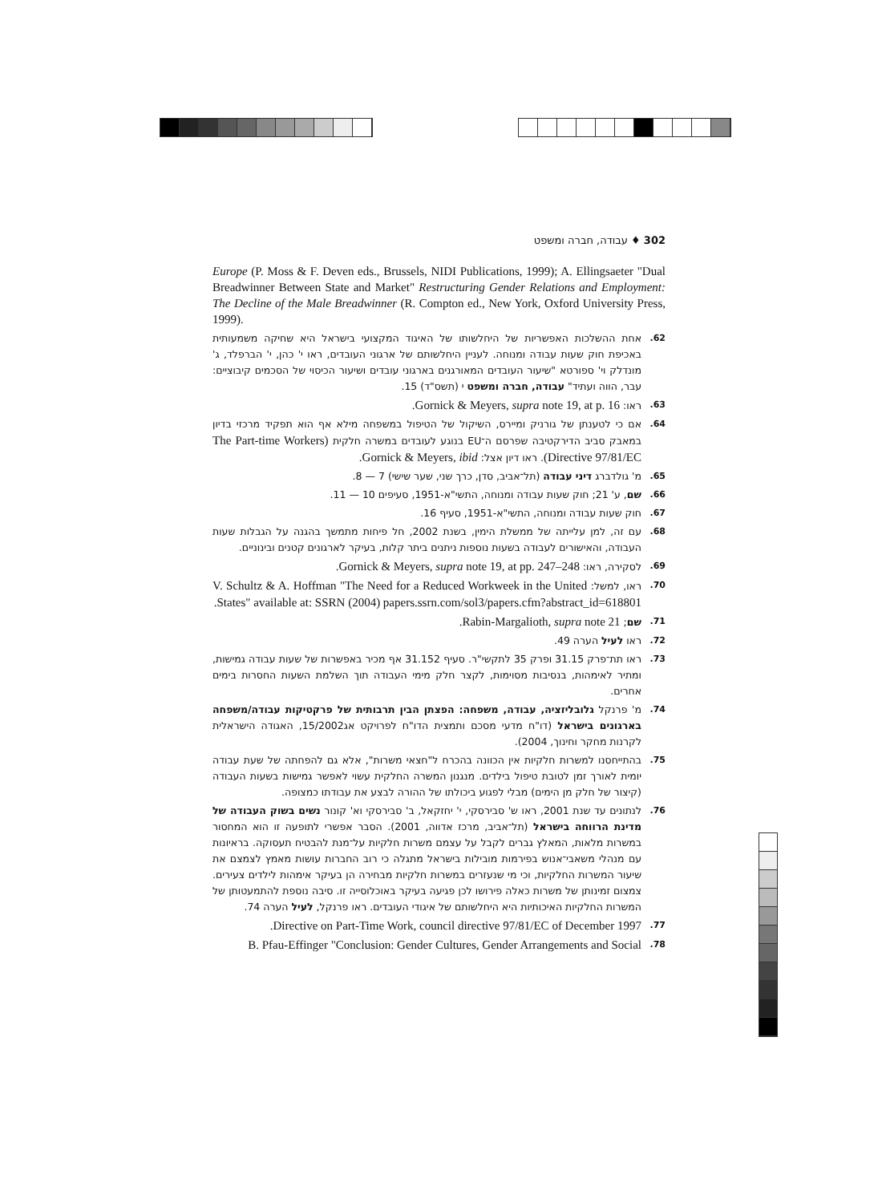302 ♦ עבודה, חברה ומשפט
Europe (P. Moss & F. Deven eds., Brussels, NIDI Publications, 1999); A. Ellingsaeter "Dual Breadwinner Between State and Market" Restructuring Gender Relations and Employment: The Decline of the Male Breadwinner (R. Compton ed., New York, Oxford University Press, 1999).
62. אחת ההשלכות האפשריות של היחלשותו של האיגוד המקצועי בישראל היא שחיקה משמעותית באכיפת חוק שעות עבודה ומנוחה. לעניין היחלשותם של ארגוני העובדים, ראו י' כהן, י' הברפלד, ג' מונדלק וי' ספורטא "שיעור העובדים המאורגנים בארגוני עובדים ושיעור הכיסוי של הסכמים קיבוציים: עבר, הווה ועתיד" עבודה, חברה ומשפט י (תשס"ד) 15.
63. ראו: Gornick & Meyers, supra note 19, at p. 16.
64. אם כי לטענתן של גורניק ומיירס, השיקול של הטיפול במשפחה מילא אף הוא תפקיד מרכזי בדיון במאבק סביב הדירקטיבה שפרסם ה־EU בנוגע לעובדים במשרה חלקית (The Part-time Workers Directive 97/81/EC). ראו דיון אצל: Gornick & Meyers, ibid.
65. מ' גולדברג דיני עבודה (תל־אביב, סדן, כרך שני, שער שישי) 7 — 8.
66. שם, ע' 21; חוק שעות עבודה ומנוחה, התשי"א-1951, סעיפים 10 — 11.
67. חוק שעות עבודה ומנוחה, התשי"א-1951, סעיף 16.
68. עם זה, למן עלייתה של ממשלת הימין, בשנת 2002, חל פיחות מתמשך בהגנה על הגבלות שעות העבודה, והאישורים לעבודה בשעות נוספות ניתנים ביתר קלות, בעיקר לארגונים קטנים ובינוניים.
69. לסקירה, ראו: Gornick & Meyers, supra note 19, at pp. 247–248.
70. ראו, למשל: V. Schultz & A. Hoffman "The Need for a Reduced Workweek in the United States" available at: SSRN (2004) papers.ssrn.com/sol3/papers.cfm?abstract_id=618801.
71. שם; Rabin-Margalioth, supra note 21.
72. ראו לעיל הערה 49.
73. ראו תת־פרק 31.15 ופרק 35 לתקשי"ר. סעיף 31.152 אף מכיר באפשרות של שעות עבודה גמישות, ומתיר לאימהות, בנסיבות מסוימות, לקצר חלק מימי העבודה תוך השלמת השעות החסרות בימים אחרים.
74. מ' פרנקל גלובליזציה, עבודה, משפחה: הפצתן הבין תרבותית של פרקטיקות עבודה/משפחה בארגונים בישראל (דו"ח מדעי מסכם ותמצית הדו"ח לפרויקט אג15/2002, האגודה הישראלית לקרנות מחקר וחינוך, 2004).
75. בהתייחסנו למשרות חלקיות אין הכוונה בהכרח ל"חצאי משרות", אלא גם להפחתה של שעת עבודה יומית לאורך זמן לטובת טיפול בילדים. מנגנון המשרה החלקית עשוי לאפשר גמישות בשעות העבודה (קיצור של חלק מן הימים) מבלי לפגוע ביכולתו של ההורה לבצע את עבודתו כמצופה.
76. לנתונים עד שנת 2001, ראו ש' סבירסקי, י' יחזקאל, ב' סבירסקי וא' קונור נשים בשוק העבודה של מדינת הרווחה בישראל (תל־אביב, מרכז אדווה, 2001). הסבר אפשרי לתופעה זו הוא המחסור במשרות מלאות, המאלץ גברים לקבל על עצמם משרות חלקיות על־מנת להבטיח תעסוקה. בראיונות עם מנהלי משאבי־אנוש בפירמות מובילות בישראל מתגלה כי רוב החברות עושות מאמץ לצמצם את שיעור המשרות החלקיות, וכי מי שנעזרים במשרות חלקיות מבחירה הן בעיקר אימהות לילדים צעירים. צמצום זמינותן של משרות כאלה פירושו לכן פגיעה בעיקר באוכלוסייה זו. סיבה נוספת להתמעטותן של המשרות החלקיות האיכותיות היא היחלשותם של איגודי העובדים. ראו פרנקל, לעיל הערה 74.
77.
Directive on Part-Time Work, council directive 97/81/EC of December 1997.
78.
B. Pfau-Effinger "Conclusion: Gender Cultures, Gender Arrangements and Social